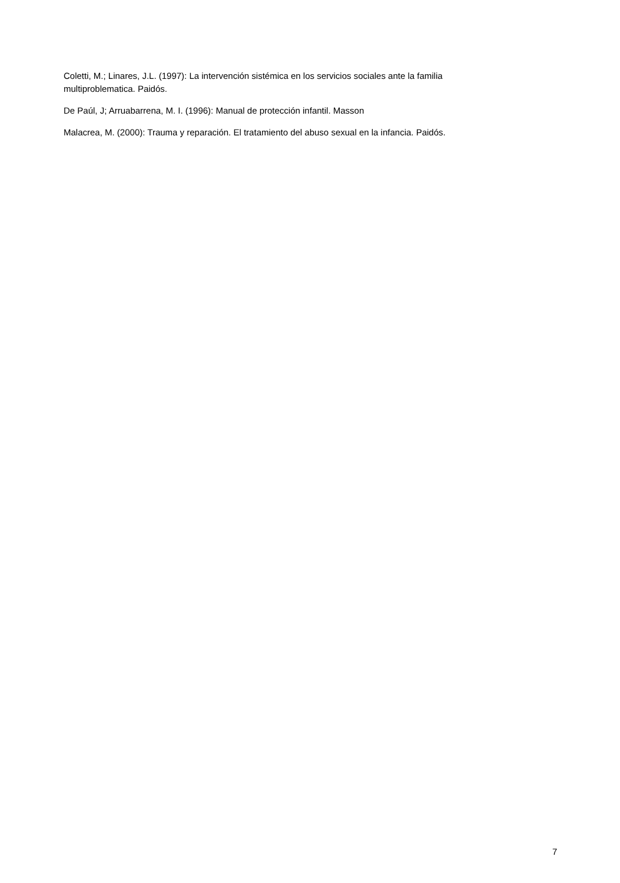Coletti, M.; Linares, J.L. (1997): La intervención sistémica en los servicios sociales ante la familia multiproblematica. Paidós.
De Paúl, J; Arruabarrena, M. I. (1996): Manual de protección infantil. Masson
Malacrea, M. (2000): Trauma y reparación. El tratamiento del abuso sexual en la infancia. Paidós.
7